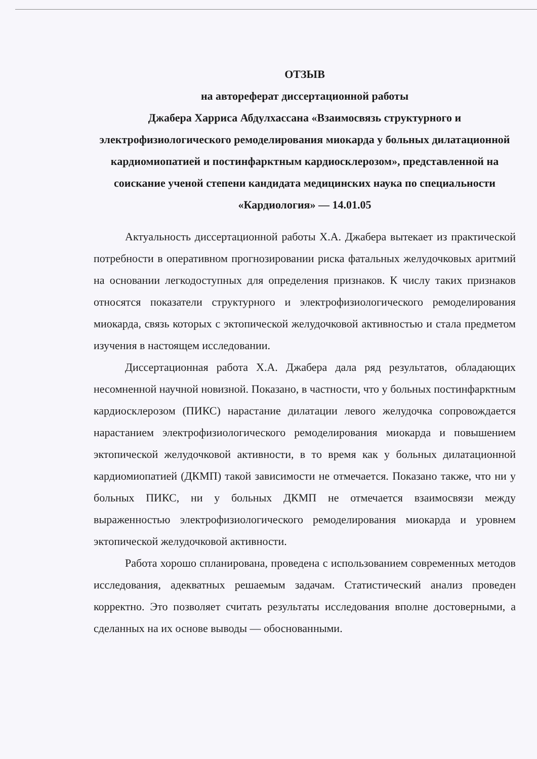ОТЗЫВ
на автореферат диссертационной работы
Джабера Харриса Абдулхассана «Взаимосвязь структурного и электрофизиологического ремоделирования миокарда у больных дилатационной кардиомиопатией и постинфарктным кардиосклерозом», представленной на соискание ученой степени кандидата медицинских наука по специальности «Кардиология» — 14.01.05
Актуальность диссертационной работы Х.А. Джабера вытекает из практической потребности в оперативном прогнозировании риска фатальных желудочковых аритмий на основании легкодоступных для определения признаков. К числу таких признаков относятся показатели структурного и электрофизиологического ремоделирования миокарда, связь которых с эктопической желудочковой активностью и стала предметом изучения в настоящем исследовании.
Диссертационная работа Х.А. Джабера дала ряд результатов, обладающих несомненной научной новизной. Показано, в частности, что у больных постинфарктным кардиосклерозом (ПИКС) нарастание дилатации левого желудочка сопровождается нарастанием электрофизиологического ремоделирования миокарда и повышением эктопической желудочковой активности, в то время как у больных дилатационной кардиомиопатией (ДКМП) такой зависимости не отмечается. Показано также, что ни у больных ПИКС, ни у больных ДКМП не отмечается взаимосвязи между выраженностью электрофизиологического ремоделирования миокарда и уровнем эктопической желудочковой активности.
Работа хорошо спланирована, проведена с использованием современных методов исследования, адекватных решаемым задачам. Статистический анализ проведен корректно. Это позволяет считать результаты исследования вполне достоверными, а сделанных на их основе выводы — обоснованными.